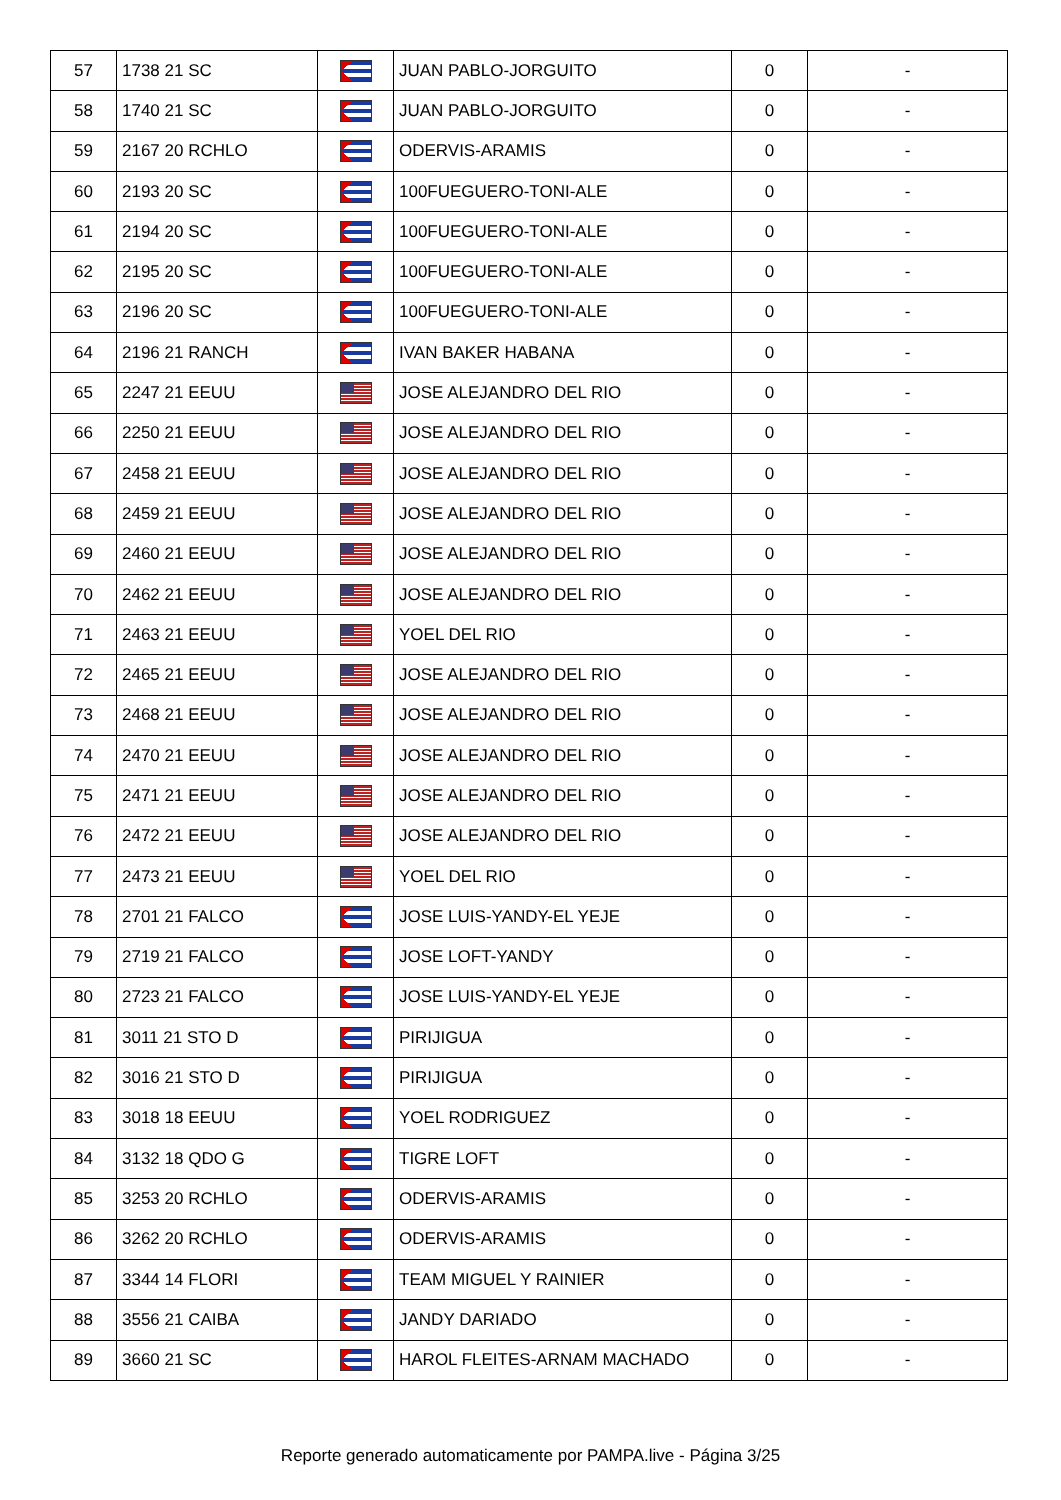| 57 | 1738 21 SC | | JUAN PABLO-JORGUITO | 0 | - |
| 58 | 1740 21 SC | | JUAN PABLO-JORGUITO | 0 | - |
| 59 | 2167 20 RCHLO | | ODERVIS-ARAMIS | 0 | - |
| 60 | 2193 20 SC | | 100FUEGUERO-TONI-ALE | 0 | - |
| 61 | 2194 20 SC | | 100FUEGUERO-TONI-ALE | 0 | - |
| 62 | 2195 20 SC | | 100FUEGUERO-TONI-ALE | 0 | - |
| 63 | 2196 20 SC | | 100FUEGUERO-TONI-ALE | 0 | - |
| 64 | 2196 21 RANCH | | IVAN BAKER HABANA | 0 | - |
| 65 | 2247 21 EEUU | | JOSE ALEJANDRO DEL RIO | 0 | - |
| 66 | 2250 21 EEUU | | JOSE ALEJANDRO DEL RIO | 0 | - |
| 67 | 2458 21 EEUU | | JOSE ALEJANDRO DEL RIO | 0 | - |
| 68 | 2459 21 EEUU | | JOSE ALEJANDRO DEL RIO | 0 | - |
| 69 | 2460 21 EEUU | | JOSE ALEJANDRO DEL RIO | 0 | - |
| 70 | 2462 21 EEUU | | JOSE ALEJANDRO DEL RIO | 0 | - |
| 71 | 2463 21 EEUU | | YOEL DEL RIO | 0 | - |
| 72 | 2465 21 EEUU | | JOSE ALEJANDRO DEL RIO | 0 | - |
| 73 | 2468 21 EEUU | | JOSE ALEJANDRO DEL RIO | 0 | - |
| 74 | 2470 21 EEUU | | JOSE ALEJANDRO DEL RIO | 0 | - |
| 75 | 2471 21 EEUU | | JOSE ALEJANDRO DEL RIO | 0 | - |
| 76 | 2472 21 EEUU | | JOSE ALEJANDRO DEL RIO | 0 | - |
| 77 | 2473 21 EEUU | | YOEL DEL RIO | 0 | - |
| 78 | 2701 21 FALCO | | JOSE LUIS-YANDY-EL YEJE | 0 | - |
| 79 | 2719 21 FALCO | | JOSE LOFT-YANDY | 0 | - |
| 80 | 2723 21 FALCO | | JOSE LUIS-YANDY-EL YEJE | 0 | - |
| 81 | 3011 21 STO D | | PIRIJIGUA | 0 | - |
| 82 | 3016 21 STO D | | PIRIJIGUA | 0 | - |
| 83 | 3018 18 EEUU | | YOEL RODRIGUEZ | 0 | - |
| 84 | 3132 18 QDO G | | TIGRE LOFT | 0 | - |
| 85 | 3253 20 RCHLO | | ODERVIS-ARAMIS | 0 | - |
| 86 | 3262 20 RCHLO | | ODERVIS-ARAMIS | 0 | - |
| 87 | 3344 14 FLORI | | TEAM MIGUEL Y RAINIER | 0 | - |
| 88 | 3556 21 CAIBA | | JANDY DARIADO | 0 | - |
| 89 | 3660 21 SC | | HAROL FLEITES-ARNAM MACHADO | 0 | - |
Reporte generado automaticamente por PAMPA.live - Página 3/25